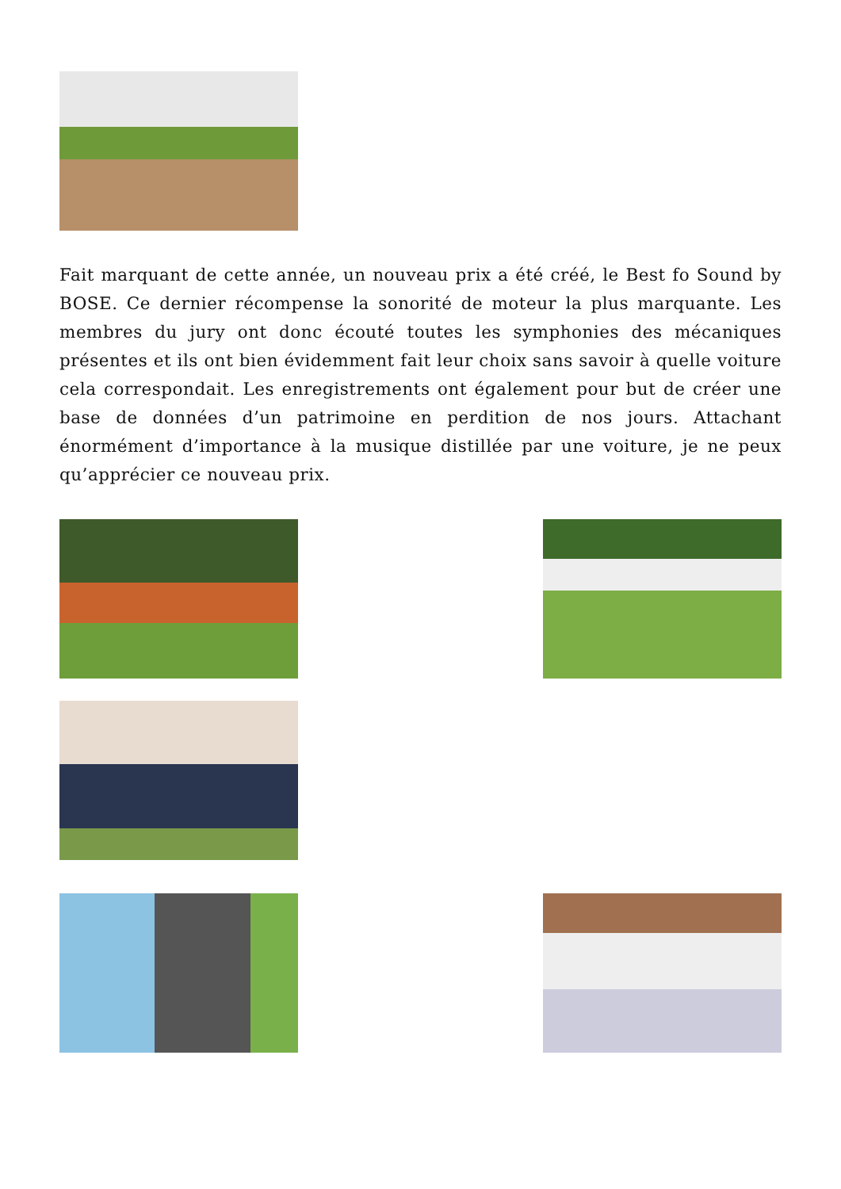Fait marquant de cette année, un nouveau prix a été créé, le Best fo Sound by BOSE. Ce dernier récompense la sonorité de moteur la plus marquante. Les membres du jury ont donc écouté toutes les symphonies des mécaniques présentes et ils ont bien évidemment fait leur choix sans savoir à quelle voiture cela correspondait. Les enregistrements ont également pour but de créer une base de données d’un patrimoine en perdition de nos jours. Attachant énormément d’importance à la musique distillée par une voiture, je ne peux qu’apprécier ce nouveau prix.